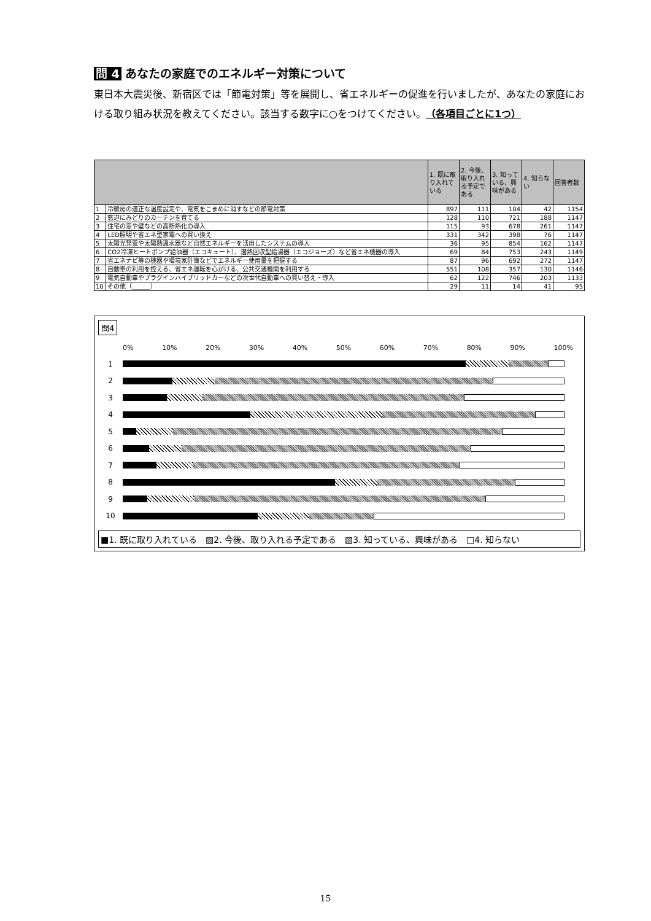問 4 あなたの家庭でのエネルギー対策について
東日本大震災後、新宿区では「節電対策」等を展開し、省エネルギーの促進を行いましたが、あなたの家庭における取り組み状況を教えてください。該当する数字に○をつけてください。（各項目ごとに1つ）
| | | 1. 既に取り入れている | 2. 今後、取り入れる予定である | 3. 知っている、興味がある | 4. 知らない | 回答者数 |
| --- | --- | --- | --- | --- | --- | --- |
| 1 | 冷暖房の適正な温度設定や、電気をこまめに消すなどの節電対策 | 897 | 111 | 104 | 42 | 1154 |
| 2 | 窓辺にみどりのカーテンを育てる | 128 | 110 | 721 | 188 | 1147 |
| 3 | 住宅の窓や壁などの高断熱化の導入 | 115 | 93 | 678 | 261 | 1147 |
| 4 | LED照明や省エネ型家電への買い換え | 331 | 342 | 398 | 76 | 1147 |
| 5 | 太陽光発電や太陽熱温水器など自然エネルギーを活用したシステムの導入 | 36 | 95 | 854 | 162 | 1147 |
| 6 | CO2冷凍ヒートポンプ給油器（エコキュート）、潜熱回収型給湯器（エコジョーズ）など省エネ機器の導入 | 69 | 84 | 753 | 243 | 1149 |
| 7 | 省エネナビ等の機器や環境家計簿などでエネルギー使用量を把握する | 87 | 96 | 692 | 272 | 1147 |
| 8 | 自動車の利用を控える、省エネ運転を心がける、公共交通機関を利用する | 551 | 108 | 357 | 130 | 1146 |
| 9 | 電気自動車やプラグインハイブリッドカーなどの次世代自動車への買い替え・導入 | 62 | 122 | 746 | 203 | 1133 |
| 10 | その他（＿＿＿） | 29 | 11 | 14 | 41 | 95 |
問4
0% 10% 20% 30% 40% 50% 60% 70% 80% 90% 100%
1
2
3
4
5
6
7
8
9
10
■1. 既に取り入れている　▨2. 今後、取り入れる予定である　▧3. 知っている、興味がある　□4. 知らない
15